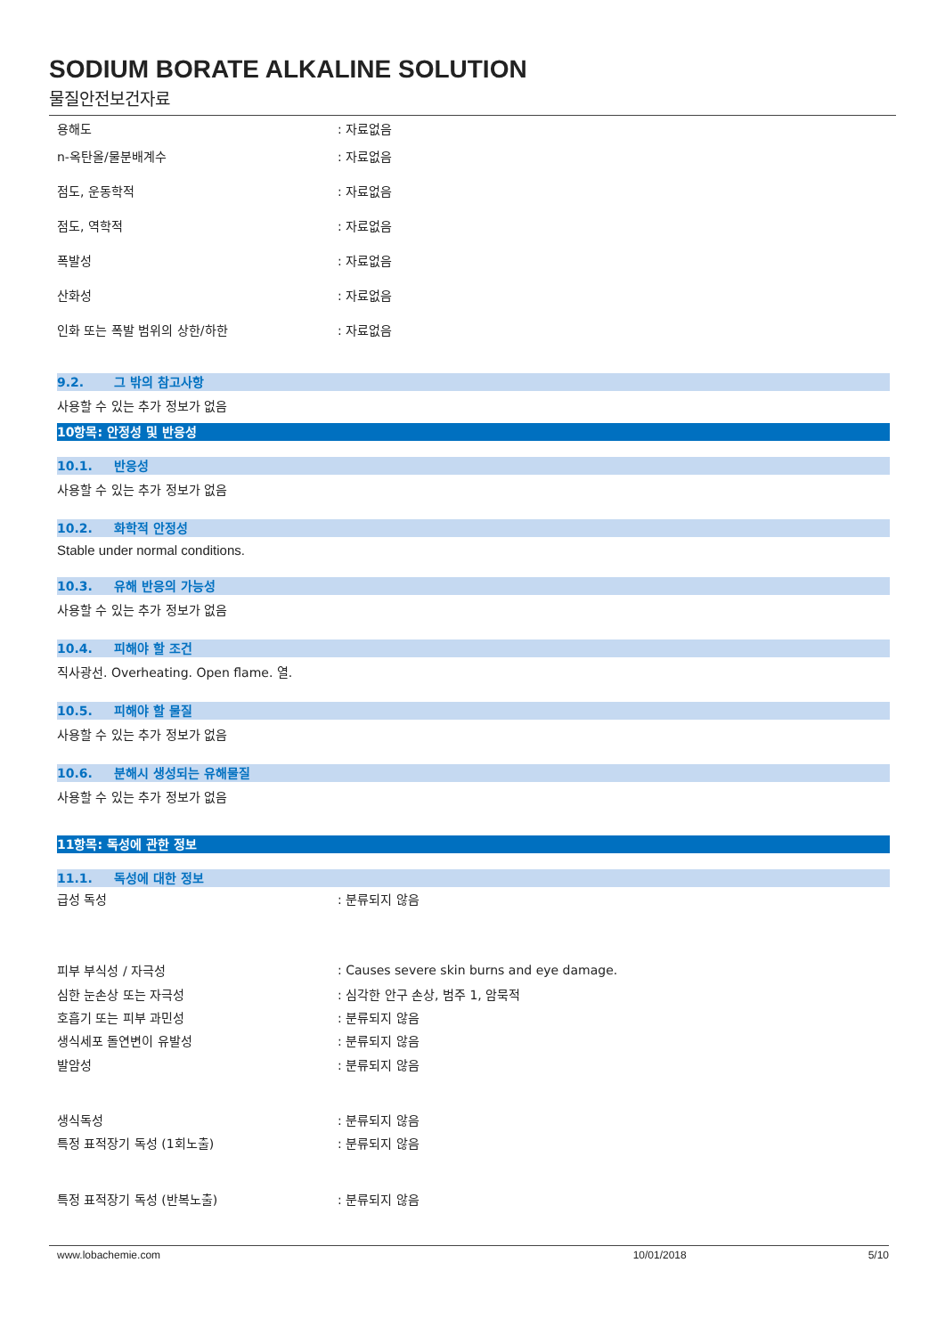SODIUM BORATE ALKALINE SOLUTION
물질안전보건자료
용해도: 자료없음
n-옥탄올/물분배계수: 자료없음
점도, 운동학적: 자료없음
점도, 역학적: 자료없음
폭발성: 자료없음
산화성: 자료없음
인화 또는 폭발 범위의 상한/하한: 자료없음
9.2. 그 밖의 참고사항
사용할 수 있는 추가 정보가 없음
10항목: 안정성 및 반응성
10.1. 반응성
사용할 수 있는 추가 정보가 없음
10.2. 화학적 안정성
Stable under normal conditions.
10.3. 유해 반응의 가능성
사용할 수 있는 추가 정보가 없음
10.4. 피해야 할 조건
직사광선. Overheating. Open flame. 열.
10.5. 피해야 할 물질
사용할 수 있는 추가 정보가 없음
10.6. 분해시 생성되는 유해물질
사용할 수 있는 추가 정보가 없음
11항목: 독성에 관한 정보
11.1. 독성에 대한 정보
급성 독성: 분류되지 않음
피부 부식성 / 자극성: Causes severe skin burns and eye damage.
심한 눈손상 또는 자극성: 심각한 안구 손상, 범주 1, 암묵적
호흡기 또는 피부 과민성: 분류되지 않음
생식세포 돌연변이 유발성: 분류되지 않음
발암성: 분류되지 않음
생식독성: 분류되지 않음
특정 표적장기 독성 (1회노출): 분류되지 않음
특정 표적장기 독성 (반복노출): 분류되지 않음
www.lobachemie.com 10/01/2018 5/10